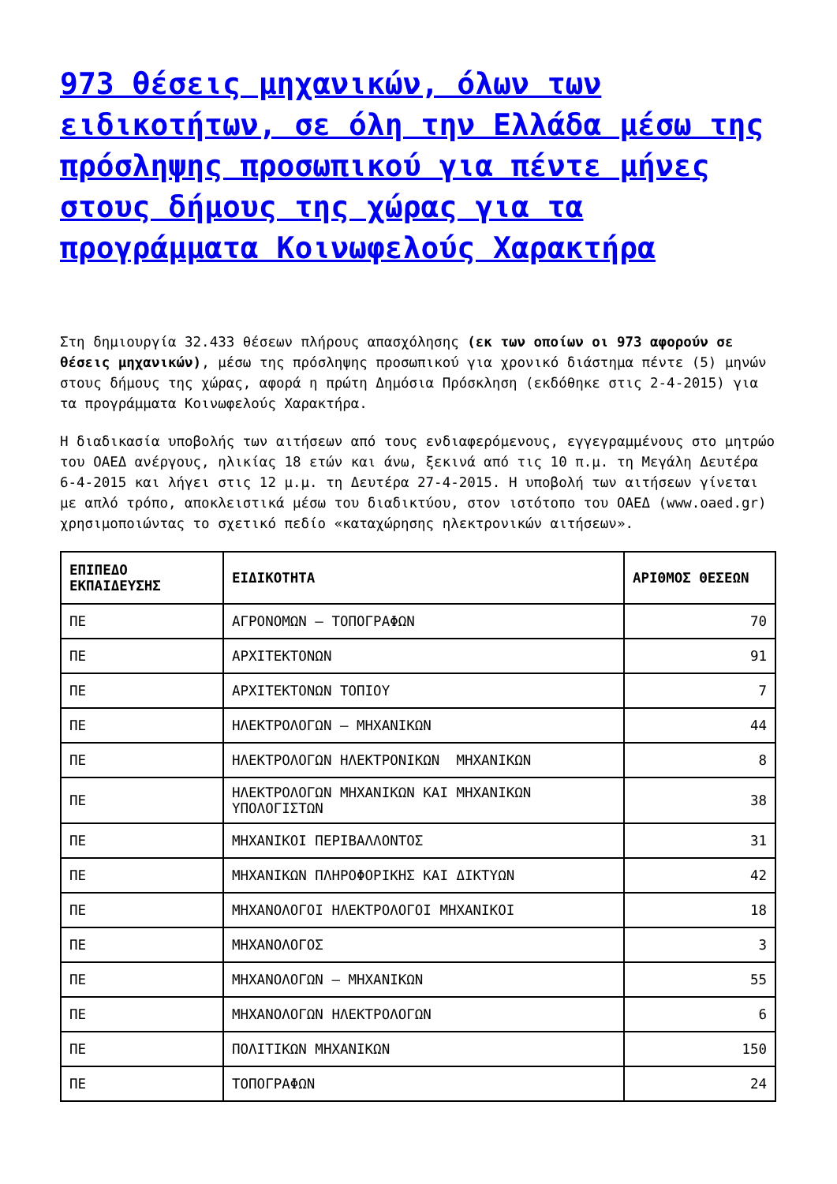973 θέσεις μηχανικών, όλων των ειδικοτήτων, σε όλη την Ελλάδα μέσω της πρόσληψης προσωπικού για πέντε μήνες στους δήμους της χώρας για τα προγράμματα Κοινωφελούς Χαρακτήρα
Στη δημιουργία 32.433 θέσεων πλήρους απασχόλησης (εκ των οποίων οι 973 αφορούν σε θέσεις μηχανικών), μέσω της πρόσληψης προσωπικού για χρονικό διάστημα πέντε (5) μηνών στους δήμους της χώρας, αφορά η πρώτη Δημόσια Πρόσκληση (εκδόθηκε στις 2-4-2015) για τα προγράμματα Κοινωφελούς Χαρακτήρα.
Η διαδικασία υποβολής των αιτήσεων από τους ενδιαφερόμενους, εγγεγραμμένους στο μητρώο του ΟΑΕΔ ανέργους, ηλικίας 18 ετών και άνω, ξεκινά από τις 10 π.μ. τη Μεγάλη Δευτέρα 6-4-2015 και λήγει στις 12 μ.μ. τη Δευτέρα 27-4-2015. Η υποβολή των αιτήσεων γίνεται με απλό τρόπο, αποκλειστικά μέσω του διαδικτύου, στον ιστότοπο του ΟΑΕΔ (www.oaed.gr) χρησιμοποιώντας το σχετικό πεδίο «καταχώρησης ηλεκτρονικών αιτήσεων».
| ΕΠΙΠΕΔΟ ΕΚΠΑΙΔΕΥΣΗΣ | ΕΙΔΙΚΟΤΗΤΑ | ΑΡΙΘΜΟΣ ΘΕΣΕΩΝ |
| --- | --- | --- |
| ΠΕ | ΑΓΡΟΝΟΜΩΝ – ΤΟΠΟΓΡΑΦΩΝ | 70 |
| ΠΕ | ΑΡΧΙΤΕΚΤΟΝΩΝ | 91 |
| ΠΕ | ΑΡΧΙΤΕΚΤΟΝΩΝ ΤΟΠΙΟΥ | 7 |
| ΠΕ | ΗΛΕΚΤΡΟΛΟΓΩΝ – ΜΗΧΑΝΙΚΩΝ | 44 |
| ΠΕ | ΗΛΕΚΤΡΟΛΟΓΩΝ ΗΛΕΚΤΡΟΝΙΚΩΝ ΜΗΧΑΝΙΚΩΝ | 8 |
| ΠΕ | ΗΛΕΚΤΡΟΛΟΓΩΝ ΜΗΧΑΝΙΚΩΝ ΚΑΙ ΜΗΧΑΝΙΚΩΝ ΥΠΟΛΟΓΙΣΤΩΝ | 38 |
| ΠΕ | ΜΗΧΑΝΙΚΟΙ ΠΕΡΙΒΑΛΛΟΝΤΟΣ | 31 |
| ΠΕ | ΜΗΧΑΝΙΚΩΝ ΠΛΗΡΟΦΟΡΙΚΗΣ ΚΑΙ ΔΙΚΤΥΩΝ | 42 |
| ΠΕ | ΜΗΧΑΝΟΛΟΓΟΙ ΗΛΕΚΤΡΟΛΟΓΟΙ ΜΗΧΑΝΙΚΟΙ | 18 |
| ΠΕ | ΜΗΧΑΝΟΛΟΓΟΣ | 3 |
| ΠΕ | ΜΗΧΑΝΟΛΟΓΩΝ – ΜΗΧΑΝΙΚΩΝ | 55 |
| ΠΕ | ΜΗΧΑΝΟΛΟΓΩΝ ΗΛΕΚΤΡΟΛΟΓΩΝ | 6 |
| ΠΕ | ΠΟΛΙΤΙΚΩΝ ΜΗΧΑΝΙΚΩΝ | 150 |
| ΠΕ | ΤΟΠΟΓΡΑΦΩΝ | 24 |